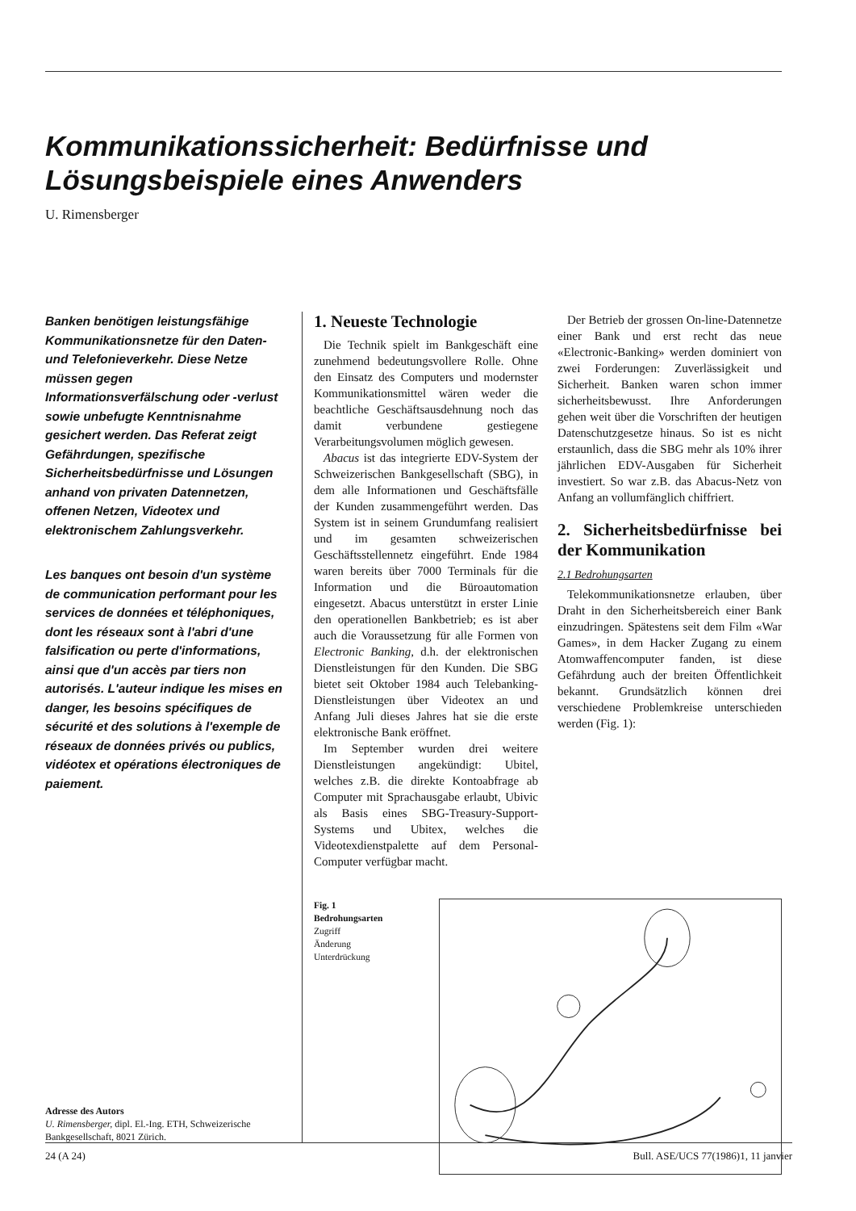Kommunikationssicherheit: Bedürfnisse und Lösungsbeispiele eines Anwenders
U. Rimensberger
Banken benötigen leistungsfähige Kommunikationsnetze für den Daten- und Telefonieverkehr. Diese Netze müssen gegen Informationsverfälschung oder -verlust sowie unbefugte Kenntnisnahme gesichert werden. Das Referat zeigt Gefährdungen, spezifische Sicherheitsbedürfnisse und Lösungen anhand von privaten Datennetzen, offenen Netzen, Videotex und elektronischem Zahlungsverkehr.
Les banques ont besoin d'un système de communication performant pour les services de données et téléphoniques, dont les réseaux sont à l'abri d'une falsification ou perte d'informations, ainsi que d'un accès par tiers non autorisés. L'auteur indique les mises en danger, les besoins spécifiques de sécurité et des solutions à l'exemple de réseaux de données privés ou publics, vidéotex et opérations électroniques de paiement.
Adresse des Autors
U. Rimensberger, dipl. El.-Ing. ETH, Schweizerische Bankgesellschaft, 8021 Zürich.
1. Neueste Technologie
Die Technik spielt im Bankgeschäft eine zunehmend bedeutungsvollere Rolle. Ohne den Einsatz des Computers und modernster Kommunikationsmittel wären weder die beachtliche Geschäftsausdehnung noch das damit verbundene gestiegene Verarbeitungsvolumen möglich gewesen.
Abacus ist das integrierte EDV-System der Schweizerischen Bankgesellschaft (SBG), in dem alle Informationen und Geschäftsfälle der Kunden zusammengeführt werden. Das System ist in seinem Grundumfang realisiert und im gesamten schweizerischen Geschäftsstellennetz eingeführt. Ende 1984 waren bereits über 7000 Terminals für die Information und die Büroautomation eingesetzt. Abacus unterstützt in erster Linie den operationellen Bankbetrieb; es ist aber auch die Voraussetzung für alle Formen von Electronic Banking, d.h. der elektronischen Dienstleistungen für den Kunden. Die SBG bietet seit Oktober 1984 auch Telebanking-Dienstleistungen über Videotex an und Anfang Juli dieses Jahres hat sie die erste elektronische Bank eröffnet.
Im September wurden drei weitere Dienstleistungen angekündigt: Ubitel, welches z.B. die direkte Kontoabfrage ab Computer mit Sprachausgabe erlaubt, Ubivic als Basis eines SBG-Treasury-Support-Systems und Ubitex, welches die Videotexdienstpalette auf dem Personal-Computer verfügbar macht.
Der Betrieb der grossen On-line-Datennetze einer Bank und erst recht das neue «Electronic-Banking» werden dominiert von zwei Forderungen: Zuverlässigkeit und Sicherheit. Banken waren schon immer sicherheitsbewusst. Ihre Anforderungen gehen weit über die Vorschriften der heutigen Datenschutzgesetze hinaus. So ist es nicht erstaunlich, dass die SBG mehr als 10% ihrer jährlichen EDV-Ausgaben für Sicherheit investiert. So war z.B. das Abacus-Netz von Anfang an vollumfänglich chiffriert.
2. Sicherheitsbedürfnisse bei der Kommunikation
2.1 Bedrohungsarten
Telekommunikationsnetze erlauben, über Draht in den Sicherheitsbereich einer Bank einzudringen. Spätestens seit dem Film «War Games», in dem Hacker Zugang zu einem Atomwaffencomputer fanden, ist diese Gefährdung auch der breiten Öffentlichkeit bekannt. Grundsätzlich können drei verschiedene Problemkreise unterschieden werden (Fig. 1):
Fig. 1
Bedrohungsarten
Zugriff
Änderung
Unterdrückung
24 (A 24) Bull. ASE/UCS 77(1986)1, 11 janvier